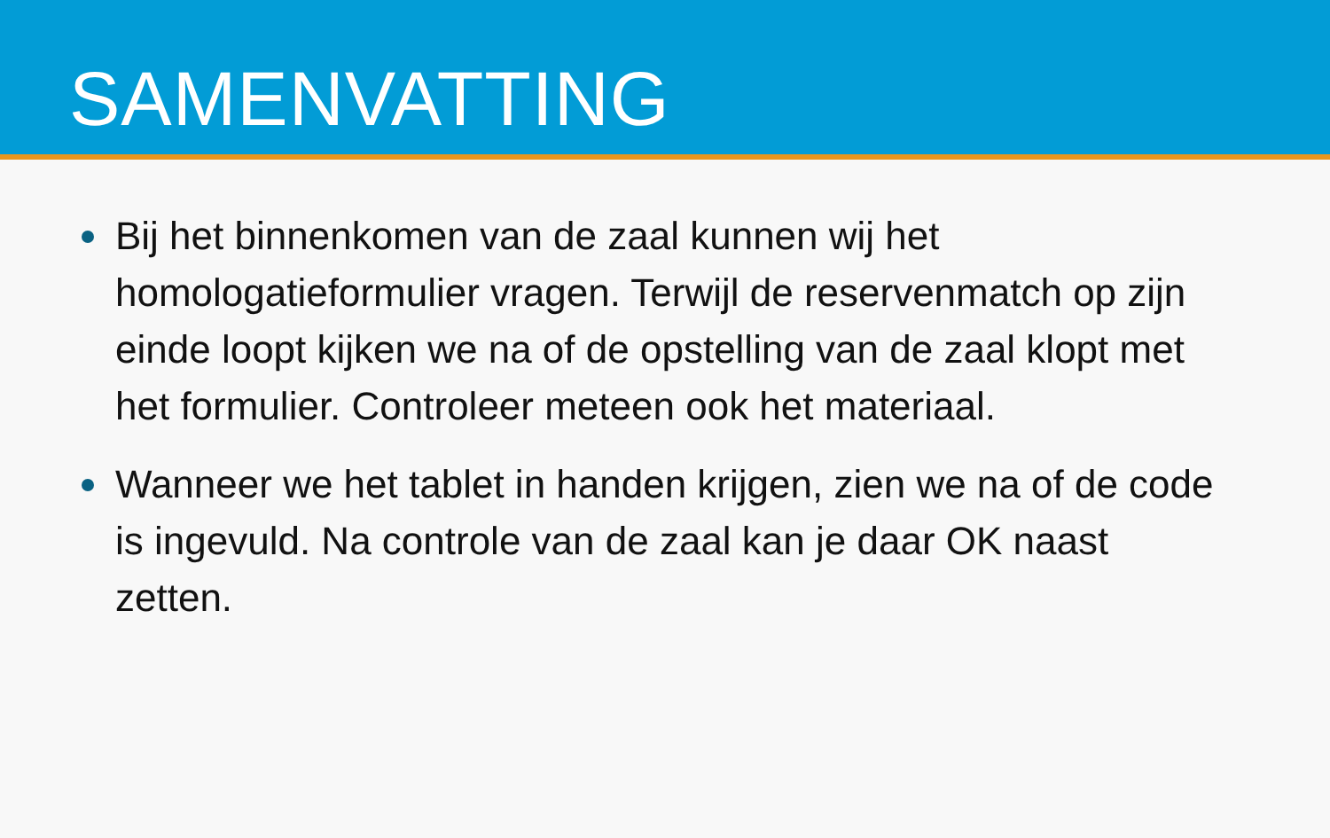SAMENVATTING
Bij het binnenkomen van de zaal kunnen wij het homologatieformulier vragen. Terwijl de reservenmatch op zijn einde loopt kijken we na of de opstelling van de zaal klopt met het formulier. Controleer meteen ook het materiaal.
Wanneer we het tablet in handen krijgen, zien we na of de code is ingevuld. Na controle van de zaal kan je daar OK naast zetten.